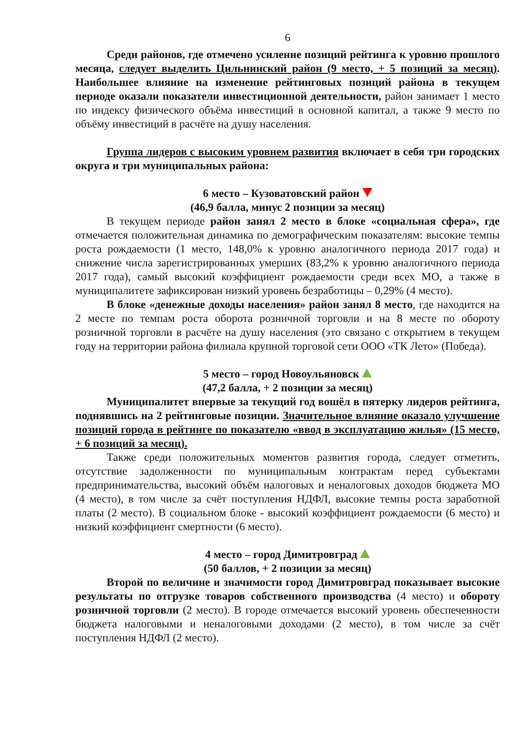6
Среди районов, где отмечено усиление позиций рейтинга к уровню прошлого месяца, следует выделить Цильнинский район (9 место, + 5 позиций за месяц). Наибольшее влияние на изменение рейтинговых позиций района в текущем периоде оказали показатели инвестиционной деятельности, район занимает 1 место по индексу физического объёма инвестиций в основной капитал, а также 9 место по объёму инвестиций в расчёте на душу населения.
Группа лидеров с высоким уровнем развития включает в себя три городских округа и три муниципальных района:
6 место – Кузоватовский район
(46,9 балла, минус 2 позиции за месяц)
В текущем периоде район занял 2 место в блоке «социальная сфера», где отмечается положительная динамика по демографическим показателям: высокие темпы роста рождаемости (1 место, 148,0% к уровню аналогичного периода 2017 года) и снижение числа зарегистрированных умерших (83,2% к уровню аналогичного периода 2017 года), самый высокий коэффициент рождаемости среди всех МО, а также в муниципалитете зафиксирован низкий уровень безработицы – 0,29% (4 место).
В блоке «денежные доходы населения» район занял 8 место, где находится на 2 месте по темпам роста оборота розничной торговли и на 8 месте по обороту розничной торговли в расчёте на душу населения (это связано с открытием в текущем году на территории района филиала крупной торговой сети ООО «ТК Лето» (Победа).
5 место – город Новоульяновск
(47,2 балла, + 2 позиции за месяц)
Муниципалитет впервые за текущий год вошёл в пятерку лидеров рейтинга, поднявшись на 2 рейтинговые позиции. Значительное влияние оказало улучшение позиций города в рейтинге по показателю «ввод в эксплуатацию жилья» (15 место, + 6 позиций за месяц).
Также среди положительных моментов развития города, следует отметить, отсутствие задолженности по муниципальным контрактам перед субъектами предпринимательства, высокий объём налоговых и неналоговых доходов бюджета МО (4 место), в том числе за счёт поступления НДФЛ, высокие темпы роста заработной платы (2 место). В социальном блоке - высокий коэффициент рождаемости (6 место) и низкий коэффициент смертности (6 место).
4 место – город Димитровград
(50 баллов, + 2 позиции за месяц)
Второй по величине и значимости город Димитровград показывает высокие результаты по отгрузке товаров собственного производства (4 место) и обороту розничной торговли (2 место). В городе отмечается высокий уровень обеспеченности бюджета налоговыми и неналоговыми доходами (2 место), в том числе за счёт поступления НДФЛ (2 место).